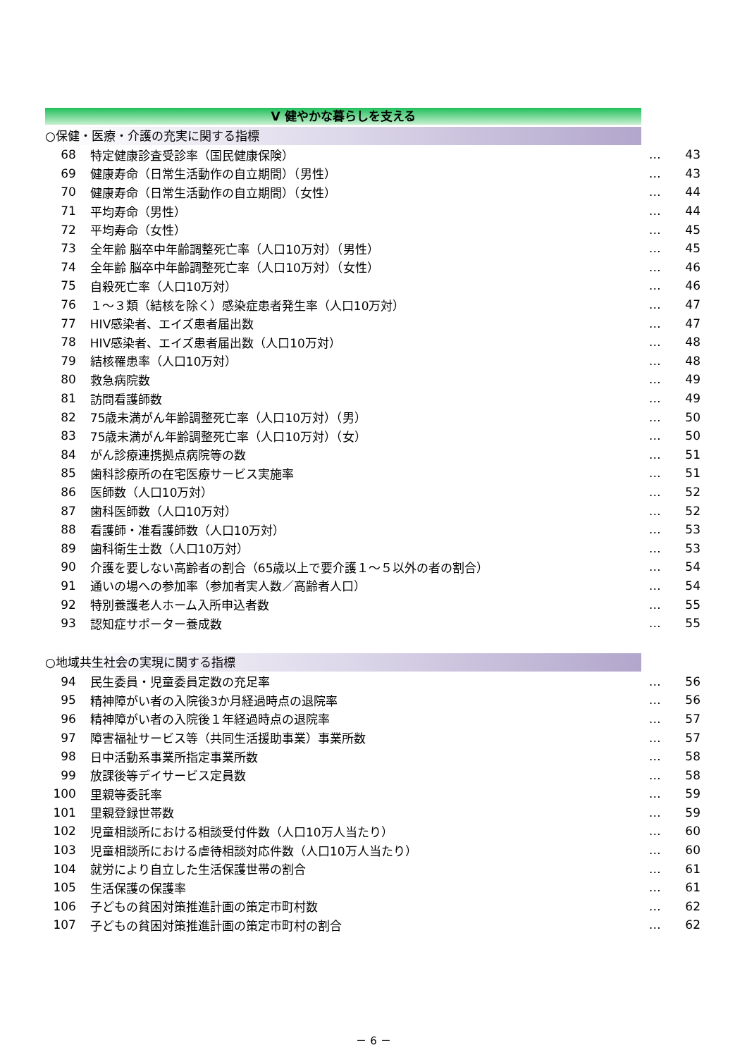Ⅴ 健やかな暮らしを支える
○保健・医療・介護の充実に関する指標
| 68 | 特定健康診査受診率（国民健康保険） | … | 43 |
| 69 | 健康寿命（日常生活動作の自立期間）（男性） | … | 43 |
| 70 | 健康寿命（日常生活動作の自立期間）（女性） | … | 44 |
| 71 | 平均寿命（男性） | … | 44 |
| 72 | 平均寿命（女性） | … | 45 |
| 73 | 全年齢 脳卒中年齢調整死亡率（人口10万対）（男性） | … | 45 |
| 74 | 全年齢 脳卒中年齢調整死亡率（人口10万対）（女性） | … | 46 |
| 75 | 自殺死亡率（人口10万対） | … | 46 |
| 76 | １～３類（結核を除く）感染症患者発生率（人口10万対） | … | 47 |
| 77 | HIV感染者、エイズ患者届出数 | … | 47 |
| 78 | HIV感染者、エイズ患者届出数（人口10万対） | … | 48 |
| 79 | 結核罹患率（人口10万対） | … | 48 |
| 80 | 救急病院数 | … | 49 |
| 81 | 訪問看護師数 | … | 49 |
| 82 | 75歳未満がん年齢調整死亡率（人口10万対）（男） | … | 50 |
| 83 | 75歳未満がん年齢調整死亡率（人口10万対）（女） | … | 50 |
| 84 | がん診療連携拠点病院等の数 | … | 51 |
| 85 | 歯科診療所の在宅医療サービス実施率 | … | 51 |
| 86 | 医師数（人口10万対） | … | 52 |
| 87 | 歯科医師数（人口10万対） | … | 52 |
| 88 | 看護師・准看護師数（人口10万対） | … | 53 |
| 89 | 歯科衛生士数（人口10万対） | … | 53 |
| 90 | 介護を要しない高齢者の割合（65歳以上で要介護１～５以外の者の割合） | … | 54 |
| 91 | 通いの場への参加率（参加者実人数／高齢者人口） | … | 54 |
| 92 | 特別養護老人ホーム入所申込者数 | … | 55 |
| 93 | 認知症サポーター養成数 | … | 55 |
○地域共生社会の実現に関する指標
| 94 | 民生委員・児童委員定数の充足率 | … | 56 |
| 95 | 精神障がい者の入院後3か月経過時点の退院率 | … | 56 |
| 96 | 精神障がい者の入院後１年経過時点の退院率 | … | 57 |
| 97 | 障害福祉サービス等（共同生活援助事業）事業所数 | … | 57 |
| 98 | 日中活動系事業所指定事業所数 | … | 58 |
| 99 | 放課後等デイサービス定員数 | … | 58 |
| 100 | 里親等委託率 | … | 59 |
| 101 | 里親登録世帯数 | … | 59 |
| 102 | 児童相談所における相談受付件数（人口10万人当たり） | … | 60 |
| 103 | 児童相談所における虐待相談対応件数（人口10万人当たり） | … | 60 |
| 104 | 就労により自立した生活保護世帯の割合 | … | 61 |
| 105 | 生活保護の保護率 | … | 61 |
| 106 | 子どもの貧困対策推進計画の策定市町村数 | … | 62 |
| 107 | 子どもの貧困対策推進計画の策定市町村の割合 | … | 62 |
－ 6 －